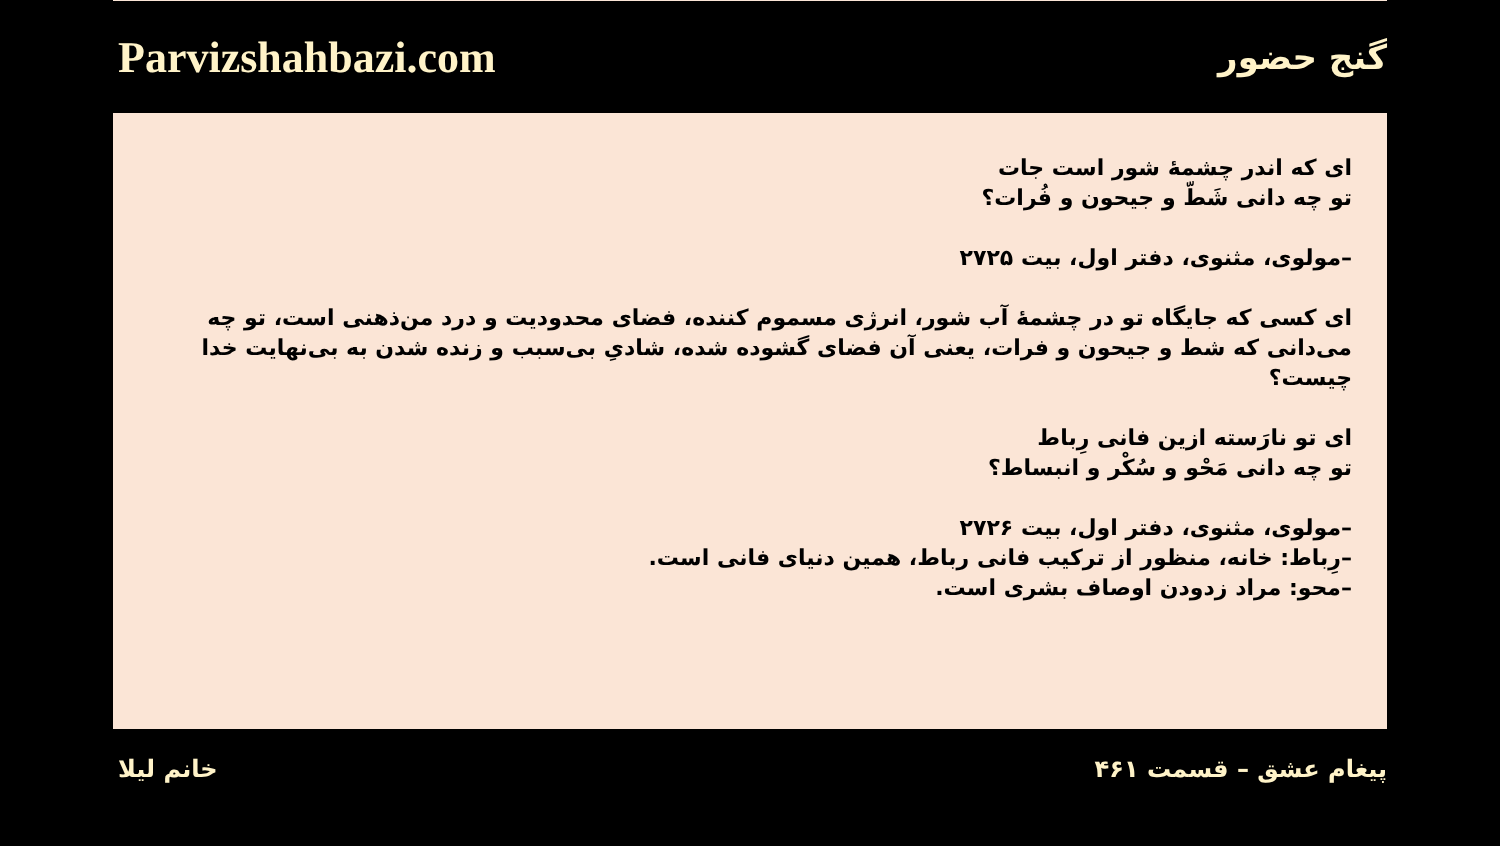Parvizshahbazi.com
گنج حضور
ای که اندر چشمهٔ شور است جات
تو چه دانی شَطّ و جیحون و فُرات؟
–مولوی، مثنوی، دفتر اول، بیت ۲۷۲۵
ای کسی که جایگاه تو در چشمهٔ آب شور، انرژی مسموم کننده، فضای محدودیت و درد من‌ذهنی است، تو چه می‌دانی که شط و جیحون و فرات، یعنی آن فضای گشوده شده، شادیِ بی‌سبب و زنده شدن به بی‌نهایت خدا چیست؟
ای تو نارَسته ازین فانی رِباط
تو چه دانی مَحْو و سُکْر و انبساط؟
–مولوی، مثنوی، دفتر اول، بیت ۲۷۲۶
–رِباط: خانه، منظور از ترکیب فانی رباط، همین دنیای فانی است.
–محو: مراد زدودن اوصاف بشری است.
خانم لیلا پیغام عشق – قسمت ۴۶۱